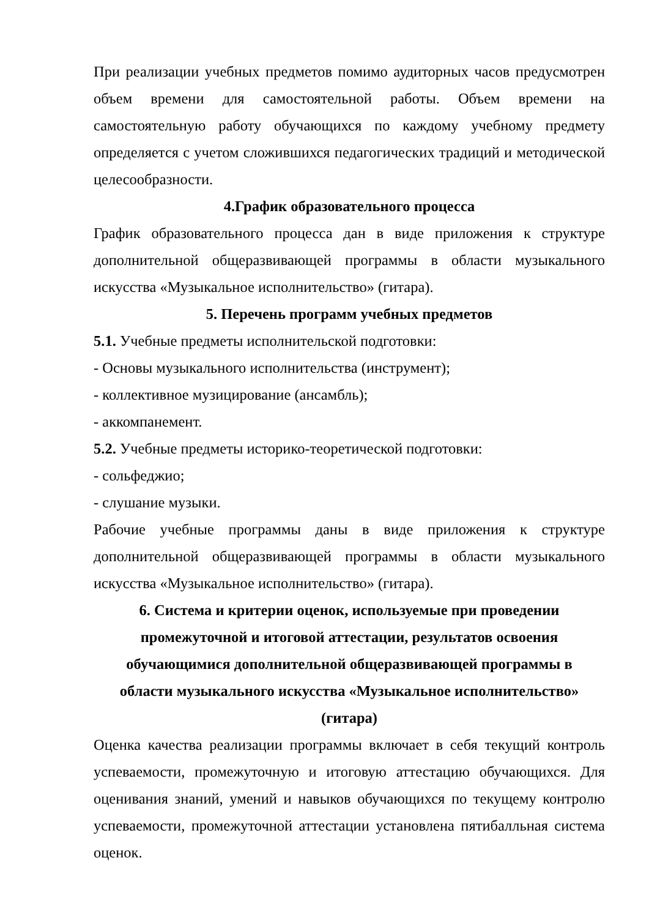При реализации учебных предметов помимо аудиторных часов предусмотрен объем времени для самостоятельной работы. Объем времени на самостоятельную работу обучающихся по каждому учебному предмету определяется с учетом сложившихся педагогических традиций и методической целесообразности.
4.График образовательного процесса
График образовательного процесса дан в виде приложения к структуре дополнительной общеразвивающей программы в области музыкального искусства «Музыкальное исполнительство» (гитара).
5. Перечень программ учебных предметов
5.1. Учебные предметы исполнительской подготовки:
- Основы музыкального исполнительства (инструмент);
- коллективное музицирование (ансамбль);
- аккомпанемент.
5.2. Учебные предметы историко-теоретической подготовки:
- сольфеджио;
- слушание музыки.
Рабочие учебные программы даны в виде приложения к структуре дополнительной общеразвивающей программы в области музыкального искусства «Музыкальное исполнительство» (гитара).
6. Система и критерии оценок, используемые при проведении
промежуточной и итоговой аттестации, результатов освоения
обучающимися дополнительной общеразвивающей программы в
области музыкального искусства «Музыкальное исполнительство»
(гитара)
Оценка качества реализации программы включает в себя текущий контроль успеваемости, промежуточную и итоговую аттестацию обучающихся. Для оценивания знаний, умений и навыков обучающихся по текущему контролю успеваемости, промежуточной аттестации установлена пятибалльная система оценок.